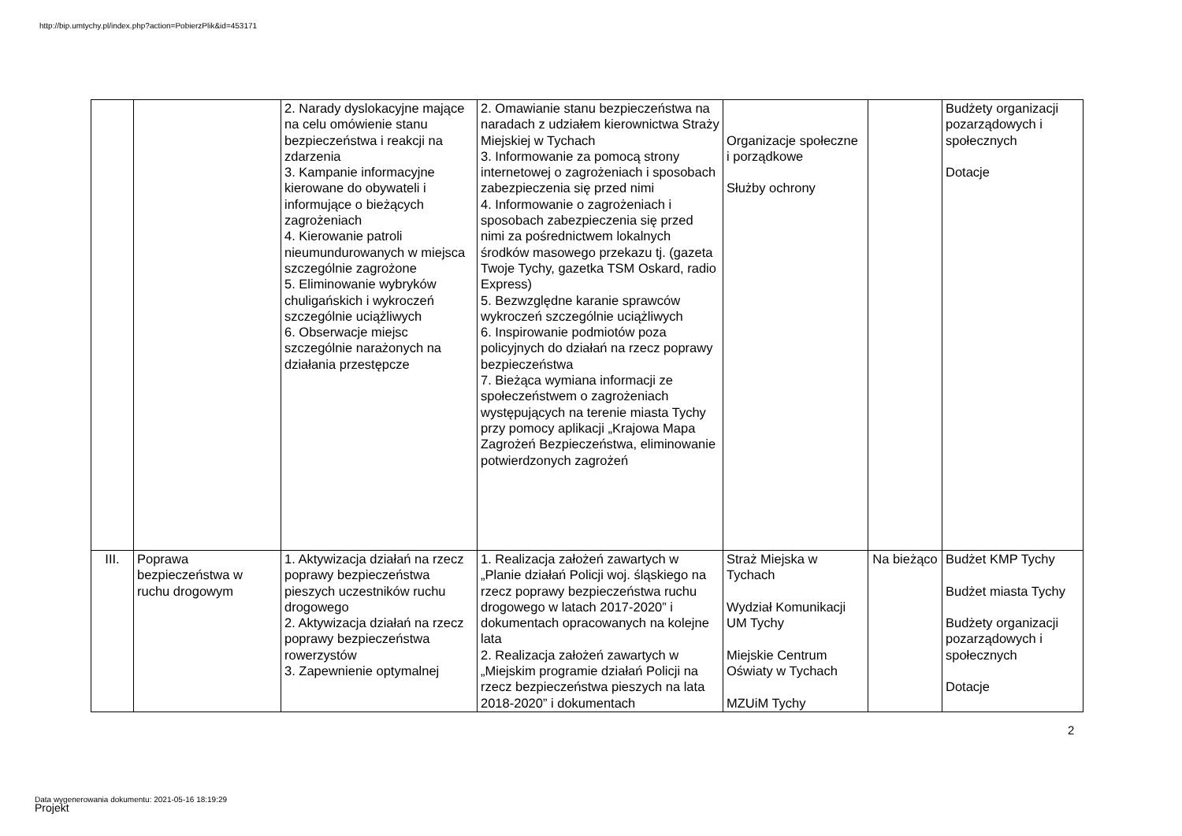http://bip.umtychy.pl/index.php?action=PobierzPlik&id=453171
| | | 2. Narady dyslokacyjne mające na celu omówienie stanu bezpieczeństwa i reakcji na zdarzenia 3. Kampanie informacyjne kierowane do obywateli i informujące o bieżących zagrożeniach 4. Kierowanie patroli nieumundurowanych w miejsca szczególnie zagrożone 5. Eliminowanie wybryków chuligańskich i wykroczeń szczególnie uciążliwych 6. Obserwacje miejsc szczególnie narażonych na działania przestępcze | 2. Omawianie stanu bezpieczeństwa na naradach z udziałem kierownictwa Straży Miejskiej w Tychach 3. Informowanie za pomocą strony internetowej o zagrożeniach i sposobach zabezpieczenia się przed nimi 4. Informowanie o zagrożeniach i sposobach zabezpieczenia się przed nimi za pośrednictwem lokalnych środków masowego przekazu tj. (gazeta Twoje Tychy, gazetka TSM Oskard, radio Express) 5. Bezwzględne karanie sprawców wykroczeń szczególnie uciążliwych 6. Inspirowanie podmiotów poza policyjnych do działań na rzecz poprawy bezpieczeństwa 7. Bieżąca wymiana informacji ze społeczeństwem o zagrożeniach występujących na terenie miasta Tychy przy pomocy aplikacji „Krajowa Mapa Zagrożeń Bezpieczeństwa, eliminowanie potwierdzonych zagrożeń | Organizacje społeczne i porządkowe Służby ochrony | | Budżety organizacji pozarządowych i społecznych Dotacje |
| III. | Poprawa bezpieczeństwa w ruchu drogowym | 1. Aktywizacja działań na rzecz poprawy bezpieczeństwa pieszych uczestników ruchu drogowego 2. Aktywizacja działań na rzecz poprawy bezpieczeństwa rowerzystów 3. Zapewnienie optymalnej | 1. Realizacja założeń zawartych w „Planie działań Policji woj. śląskiego na rzecz poprawy bezpieczeństwa ruchu drogowego w latach 2017-2020” i dokumentach opracowanych na kolejne lata 2. Realizacja założeń zawartych w „Miejskim programie działań Policji na rzecz bezpieczeństwa pieszych na lata 2018-2020” i dokumentach | Straż Miejska w Tychach Wydział Komunikacji UM Tychy Miejskie Centrum Oświaty w Tychach MZUiM Tychy | Na bieżąco | Budżet KMP Tychy Budżet miasta Tychy Budżety organizacji pozarządowych i społecznych Dotacje |
2
Data wygenerowania dokumentu: 2021-05-16 18:19:29
Projekt